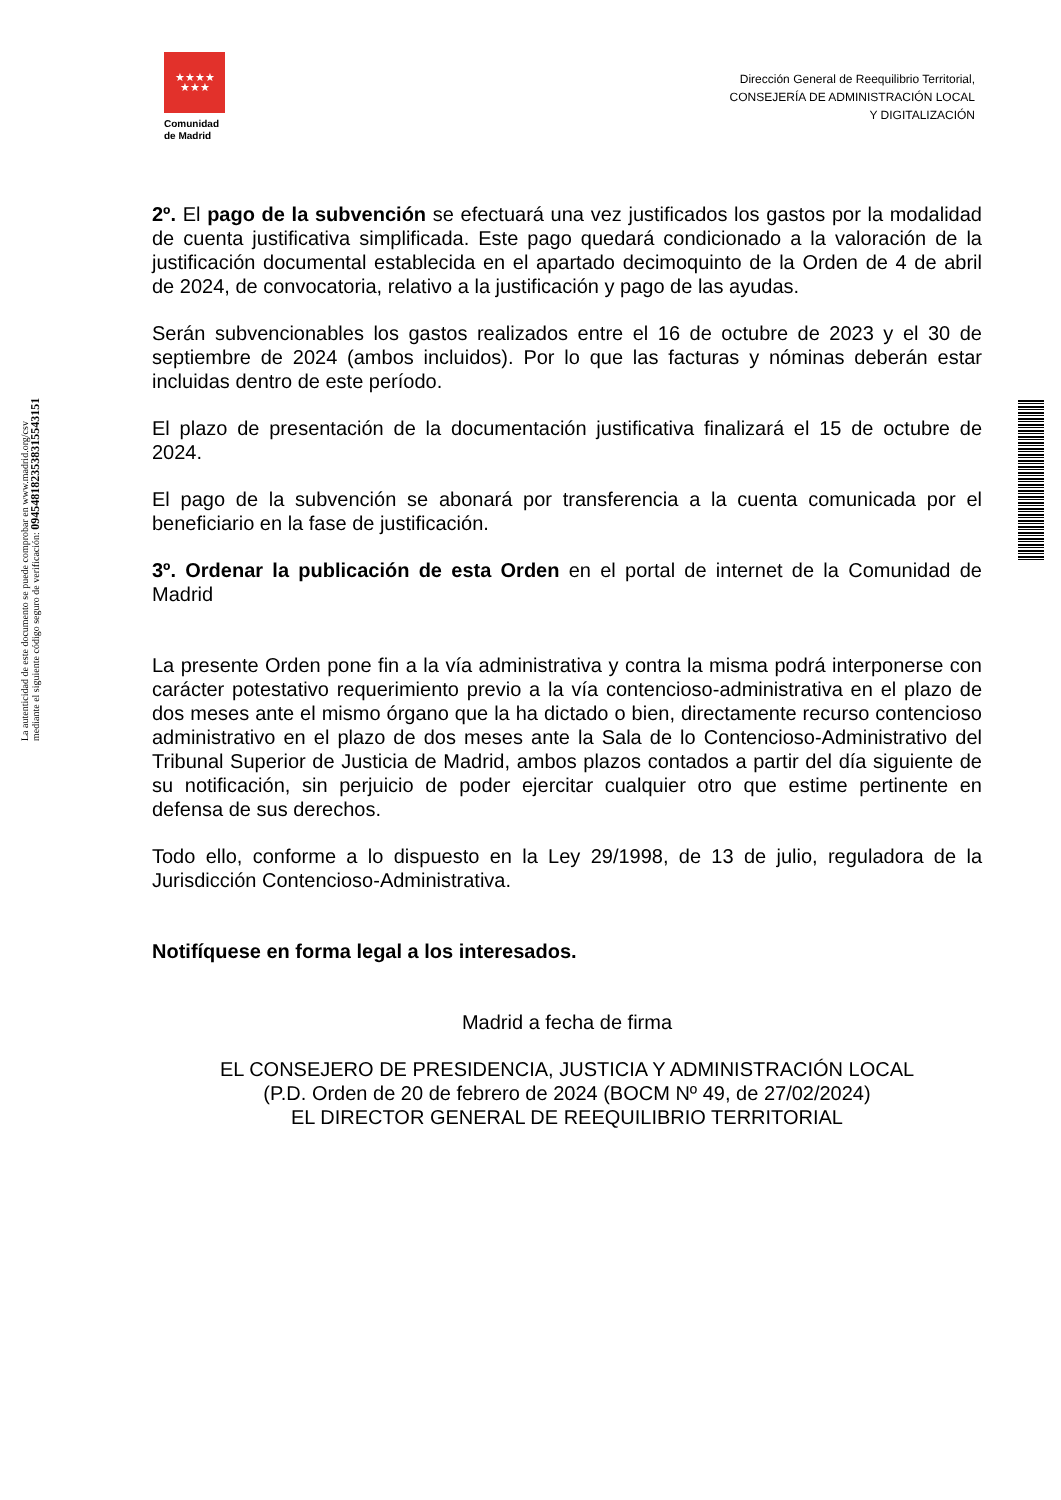★★★★
★★★
Comunidad
de Madrid
Dirección General de Reequilibrio Territorial,
CONSEJERÍA DE ADMINISTRACIÓN LOCAL
Y DIGITALIZACIÓN
2º. El pago de la subvención se efectuará una vez justificados los gastos por la modalidad de cuenta justificativa simplificada. Este pago quedará condicionado a la valoración de la justificación documental establecida en el apartado decimoquinto de la Orden de 4 de abril de 2024, de convocatoria, relativo a la justificación y pago de las ayudas.
Serán subvencionables los gastos realizados entre el 16 de octubre de 2023 y el 30 de septiembre de 2024 (ambos incluidos). Por lo que las facturas y nóminas deberán estar incluidas dentro de este período.
El plazo de presentación de la documentación justificativa finalizará el 15 de octubre de 2024.
El pago de la subvención se abonará por transferencia a la cuenta comunicada por el beneficiario en la fase de justificación.
3º. Ordenar la publicación de esta Orden en el portal de internet de la Comunidad de Madrid
La presente Orden pone fin a la vía administrativa y contra la misma podrá interponerse con carácter potestativo requerimiento previo a la vía contencioso-administrativa en el plazo de dos meses ante el mismo órgano que la ha dictado o bien, directamente recurso contencioso administrativo en el plazo de dos meses ante la Sala de lo Contencioso-Administrativo del Tribunal Superior de Justicia de Madrid, ambos plazos contados a partir del día siguiente de su notificación, sin perjuicio de poder ejercitar cualquier otro que estime pertinente en defensa de sus derechos.
Todo ello, conforme a lo dispuesto en la Ley 29/1998, de 13 de julio, reguladora de la Jurisdicción Contencioso-Administrativa.
Notifíquese en forma legal a los interesados.
Madrid a fecha de firma
EL CONSEJERO DE PRESIDENCIA, JUSTICIA Y ADMINISTRACIÓN LOCAL
(P.D. Orden de 20 de febrero de 2024 (BOCM Nº 49, de 27/02/2024)
EL DIRECTOR GENERAL DE REEQUILIBRIO TERRITORIAL
La autenticidad de este documento se puede comprobar en www.madrid.org/csv
mediante el siguiente código seguro de verificación: 0945481823538315543151